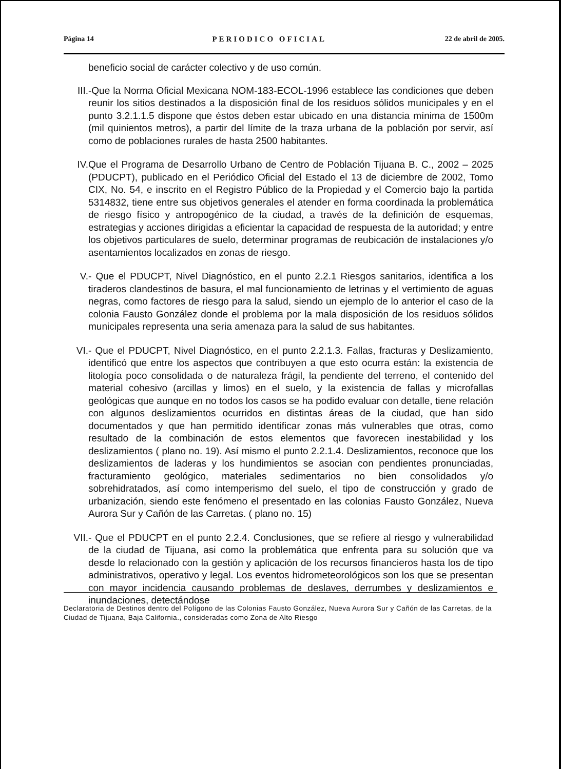Página 14 PERIODICO OFICIAL 22 de abril de 2005.
beneficio social de carácter colectivo y de uso común.
III. -Que la Norma Oficial Mexicana NOM-183-ECOL-1996 establece las condiciones que deben reunir los sitios destinados a la disposición final de los residuos sólidos municipales y en el punto 3.2.1.1.5 dispone que éstos deben estar ubicado en una distancia mínima de 1500m (mil quinientos metros), a partir del límite de la traza urbana de la población por servir, así como de poblaciones rurales de hasta 2500 habitantes.
IV. Que el Programa de Desarrollo Urbano de Centro de Población Tijuana B. C., 2002 – 2025 (PDUCPT), publicado en el Periódico Oficial del Estado el 13 de diciembre de 2002, Tomo CIX, No. 54, e inscrito en el Registro Público de la Propiedad y el Comercio bajo la partida 5314832, tiene entre sus objetivos generales el atender en forma coordinada la problemática de riesgo físico y antropogénico de la ciudad, a través de la definición de esquemas, estrategias y acciones dirigidas a eficientar la capacidad de respuesta de la autoridad; y entre los objetivos particulares de suelo, determinar programas de reubicación de instalaciones y/o asentamientos localizados en zonas de riesgo.
V. - Que el PDUCPT, Nivel Diagnóstico, en el punto 2.2.1 Riesgos sanitarios, identifica a los tiraderos clandestinos de basura, el mal funcionamiento de letrinas y el vertimiento de aguas negras, como factores de riesgo para la salud, siendo un ejemplo de lo anterior el caso de la colonia Fausto González donde el problema por la mala disposición de los residuos sólidos municipales representa una seria amenaza para la salud de sus habitantes.
VI. - Que el PDUCPT, Nivel Diagnóstico, en el punto 2.2.1.3. Fallas, fracturas y Deslizamiento, identificó que entre los aspectos que contribuyen a que esto ocurra están: la existencia de litología poco consolidada o de naturaleza frágil, la pendiente del terreno, el contenido del material cohesivo (arcillas y limos) en el suelo, y la existencia de fallas y microfallas geológicas que aunque en no todos los casos se ha podido evaluar con detalle, tiene relación con algunos deslizamientos ocurridos en distintas áreas de la ciudad, que han sido documentados y que han permitido identificar zonas más vulnerables que otras, como resultado de la combinación de estos elementos que favorecen inestabilidad y los deslizamientos ( plano no. 19). Así mismo el punto 2.2.1.4. Deslizamientos, reconoce que los deslizamientos de laderas y los hundimientos se asocian con pendientes pronunciadas, fracturamiento geológico, materiales sedimentarios no bien consolidados y/o sobrehidratados, así como intemperismo del suelo, el tipo de construcción y grado de urbanización, siendo este fenómeno el presentado en las colonias Fausto González, Nueva Aurora Sur y Cañón de las Carretas. ( plano no. 15)
VII. - Que el PDUCPT en el punto 2.2.4. Conclusiones, que se refiere al riesgo y vulnerabilidad de la ciudad de Tijuana, asi como la problemática que enfrenta para su solución que va desde lo relacionado con la gestión y aplicación de los recursos financieros hasta los de tipo administrativos, operativo y legal. Los eventos hidrometeorológicos son los que se presentan con mayor incidencia causando problemas de deslaves, derrumbes y deslizamientos e inundaciones, detectándose
Declaratoria de Destinos dentro del Polígono de las Colonias Fausto González, Nueva Aurora Sur y Cañón de las Carretas, de la Ciudad de Tijuana, Baja California., consideradas como Zona de Alto Riesgo